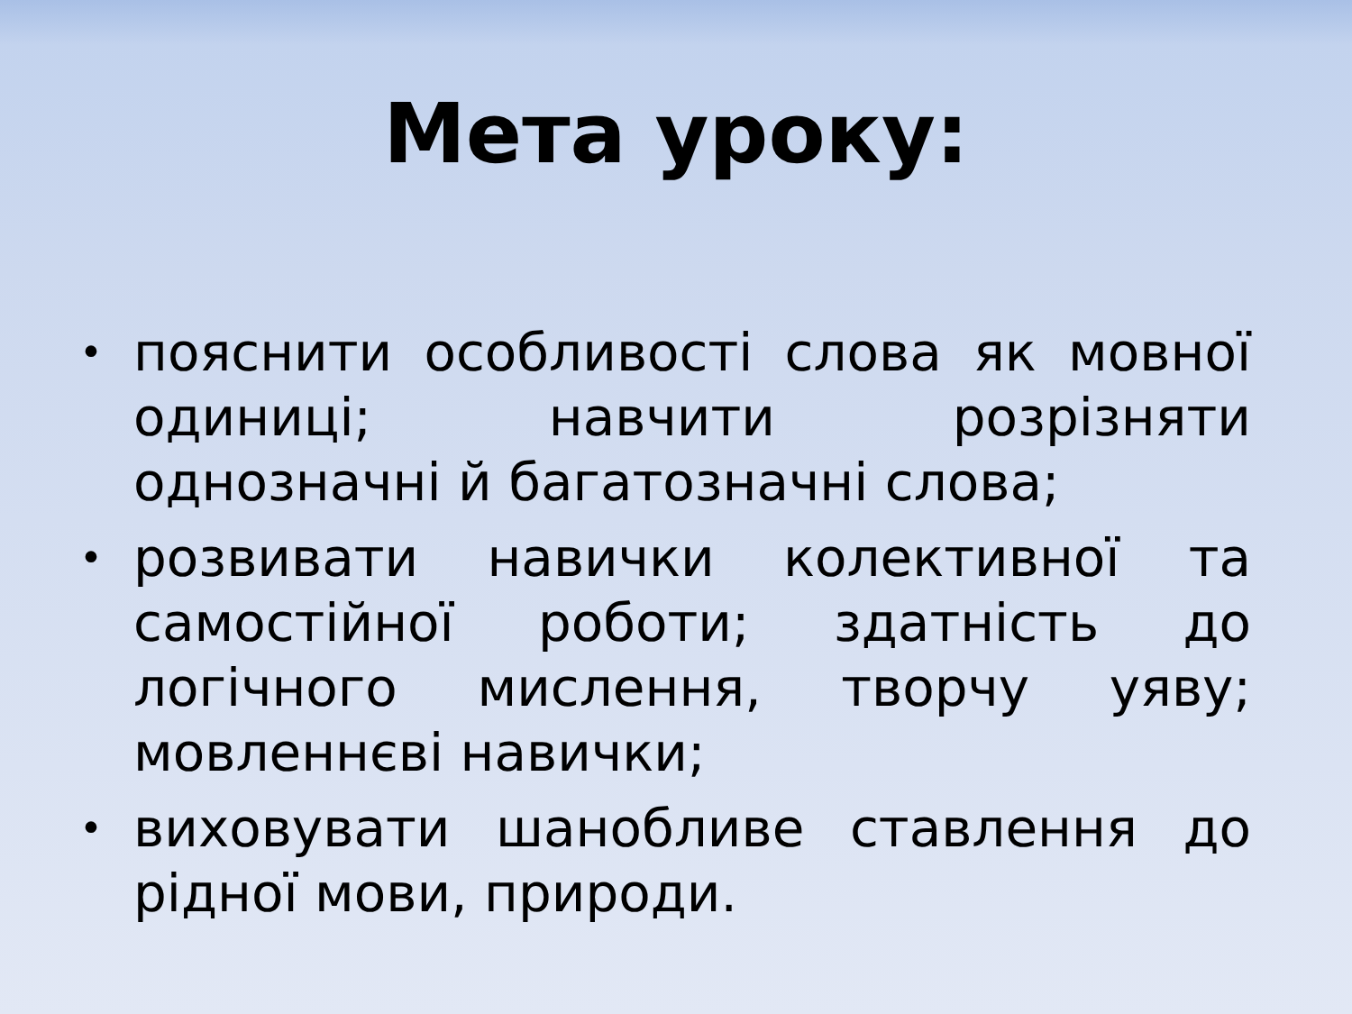Мета уроку:
• пояснити особливості слова як мовної одиниці; навчити розрізняти однозначні й багатозначні слова;
• розвивати навички колективної та самостійної роботи; здатність до логічного мислення, творчу уяву; мовленнєві навички;
• виховувати шанобливе ставлення до рідної мови, природи.